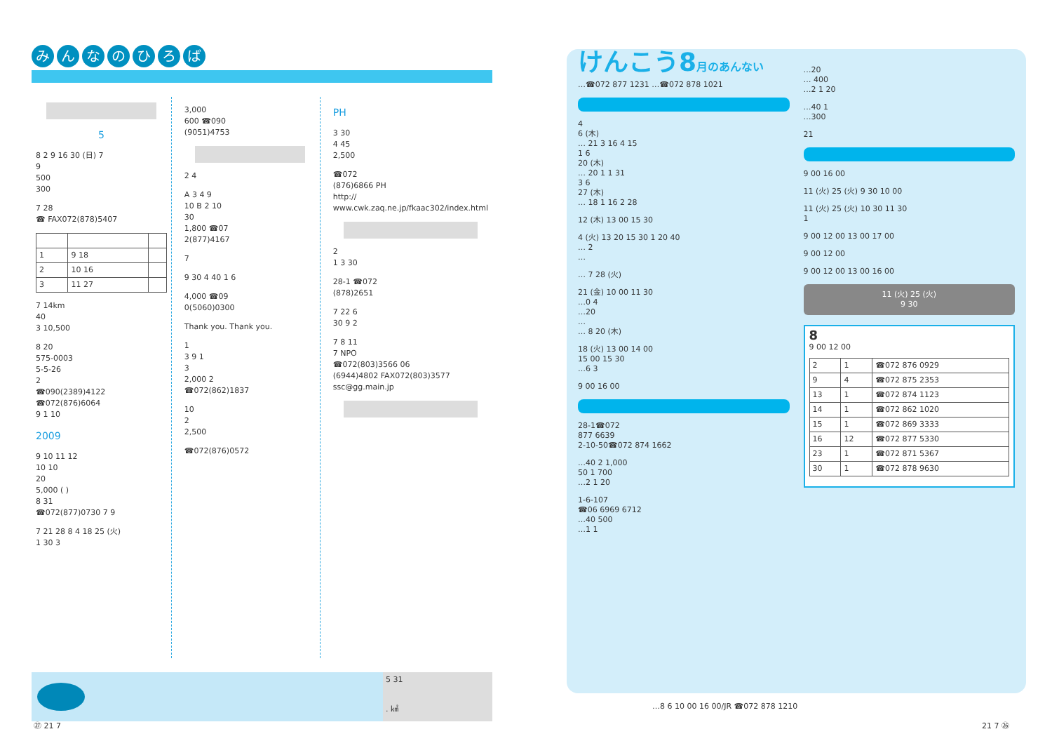みんなのひろば
5
8 2 9 16 30 (日) 7
9
500
300
7 28
☎ FAX072(878)5407
| 1 | 9 18 | |
| 2 | 10 16 | |
| 3 | 11 27 | |
7 14km
40
3 10,500
8 20
575-0003
5-5-26
2
☎090(2389)4122
☎072(876)6064
9 1 10
2009
9 10 11 12
10 10
20
5,000 ( )
8 31
☎072(877)0730 7 9
7 21 28 8 4 18 25 (火)
1 30 3
3,000
600 ☎090
(9051)4753
2 4
A 3 4 9
10 B 2 10
30
1,800 ☎07
2(877)4167
7
9 30 4 40 1 6
4,000 ☎09
0(5060)0300
Thank you. Thank you.
1
3 9 1
3
2,000 2
☎072(862)1837
10
2
2,500
☎072(876)0572
PH
3 30
4 45
2,500
☎072
(876)6866 PH
http:// www.cwk.zaq.ne.jp/fkaac302/index.html
2
1 3 30
28-1 ☎072
(878)2651
7 22 6
30 9 2
7 8 11
7 NPO
☎072(803)3566 06
(6944)4802 FAX072(803)3577
ssc@gg.main.jp
5 31
. ㎢
㉗ 21 7
けんこう8 月のあんない
…☎072 877 1231 …☎072 878 1021
4
6 (木)
… 21 3 16 4 15
1 6
20 (木)
… 20 1 1 31
3 6
27 (木)
… 18 1 16 2 28
12 (木) 13 00 15 30
4 (火) 13 20 15 30 1 20 40
… 2
…
… 7 28 (火)
21 (金) 10 00 11 30
…0 4
…20
…
… 8 20 (木)
18 (火) 13 00 14 00
15 00 15 30
…6 3
9 00 16 00
28-1☎072
877 6639
2-10-50☎072 874 1662
…40 2 1,000
50 1 700
…2 1 20
1-6-107
☎06 6969 6712
…40 500
…1 1
…20
… 400
…2 1 20
…40 1
…300
21
9 00 16 00
11 (火) 25 (火) 9 30 10 00
11 (火) 25 (火) 10 30 11 30
1
9 00 12 00 13 00 17 00
9 00 12 00
9 00 12 00 13 00 16 00
11 (火) 25 (火)
9 30
8
9 00 12 00
| 2 | 1 | ☎072 876 0929 |
| 9 | 4 | ☎072 875 2353 |
| 13 | 1 | ☎072 874 1123 |
| 14 | 1 | ☎072 862 1020 |
| 15 | 1 | ☎072 869 3333 |
| 16 | 12 | ☎072 877 5330 |
| 23 | 1 | ☎072 871 5367 |
| 30 | 1 | ☎072 878 9630 |
…8 6 10 00 16 00/JR ☎072 878 1210
21 7 ㉖